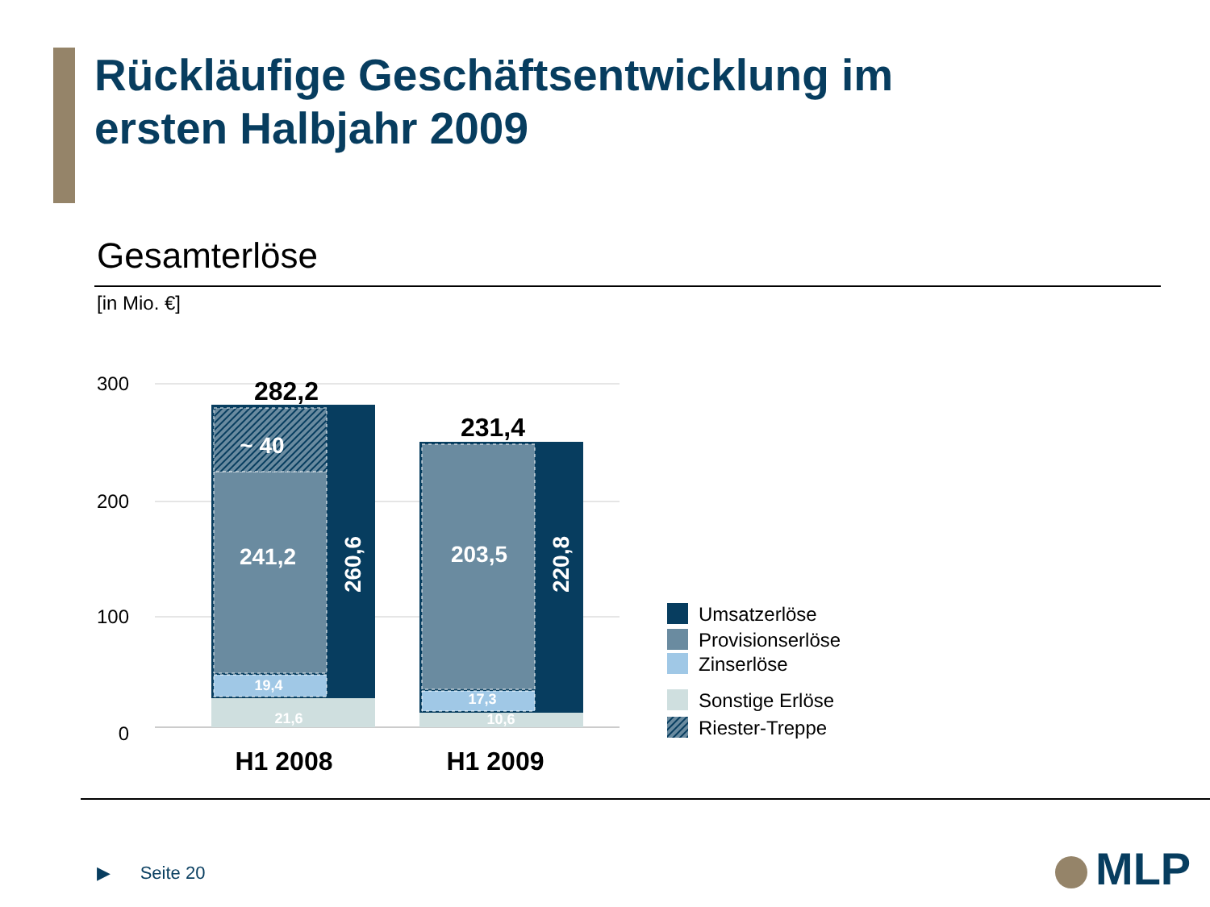Rückläufige Geschäftsentwicklung im
ersten Halbjahr 2009
Gesamterlöse
[in Mio. €]
300
200
100
0
282,2
231,4
~ 40
241,2
203,5
19,4
21,6
17,3
10,6
260,6
220,8
H1 2008
H1 2009
Umsatzerlöse
Provisionserlöse
Zinserlöse
Sonstige Erlöse
Riester-Treppe
▶ Seite 20 MLP